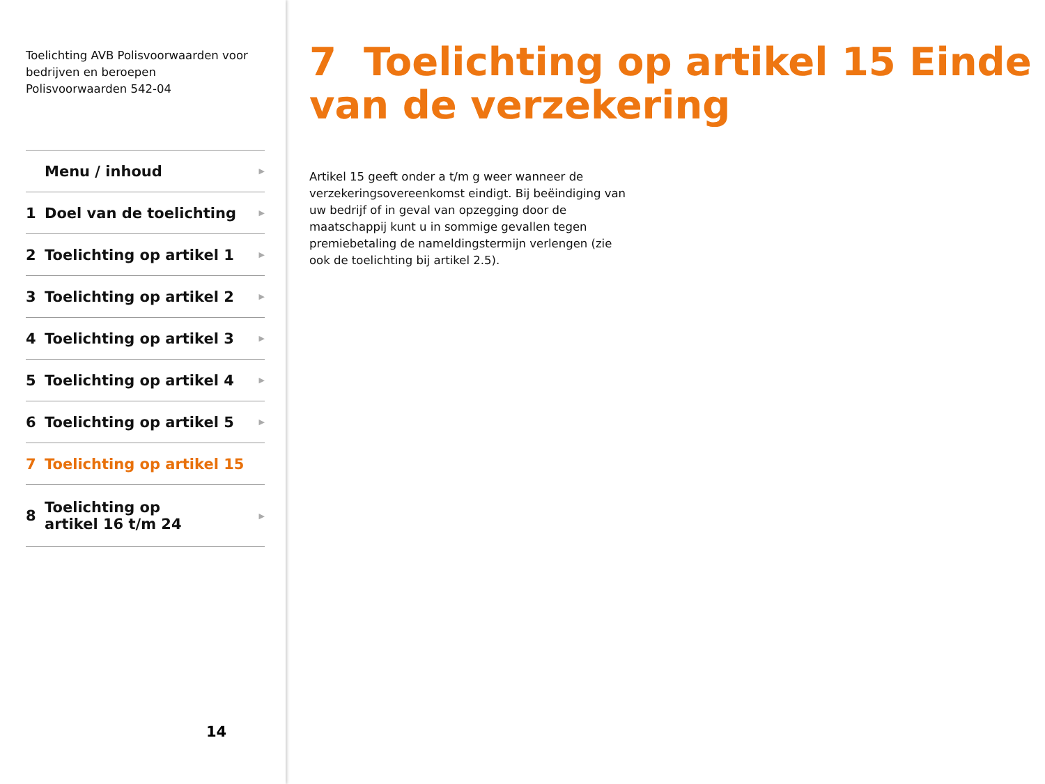Toelichting AVB Polisvoorwaarden voor bedrijven en beroepen
Polisvoorwaarden 542-04
Menu / inhoud ▶
1 Doel van de toelichting ▶
2 Toelichting op artikel 1 ▶
3 Toelichting op artikel 2 ▶
4 Toelichting op artikel 3 ▶
5 Toelichting op artikel 4 ▶
6 Toelichting op artikel 5 ▶
7 Toelichting op artikel 15
8 Toelichting op
artikel 16 t/m 24 ▶
14
7 Toelichting op artikel 15 Einde van de verzekering
Artikel 15 geeft onder a t/m g weer wanneer de verzekeringsovereenkomst eindigt. Bij beëindiging van uw bedrijf of in geval van opzegging door de maatschappij kunt u in sommige gevallen tegen premiebetaling de nameldingstermijn verlengen (zie ook de toelichting bij artikel 2.5).